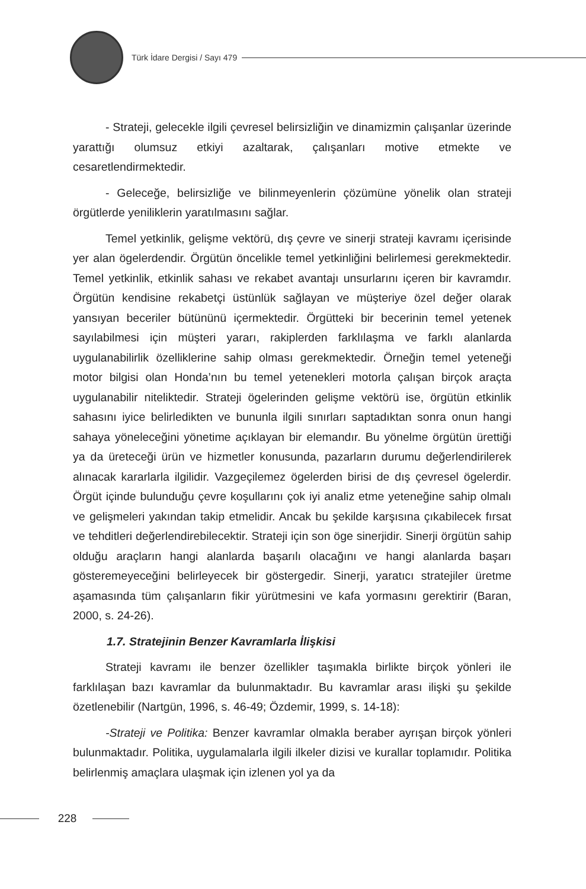Türk İdare Dergisi / Sayı 479
- Strateji, gelecekle ilgili çevresel belirsizliğin ve dinamizmin çalışanlar üzerinde yarattığı olumsuz etkiyi azaltarak, çalışanları motive etmekte ve cesaretlendirmektedir.
- Geleceğe, belirsizliğe ve bilinmeyenlerin çözümüne yönelik olan strateji örgütlerde yeniliklerin yaratılmasını sağlar.
Temel yetkinlik, gelişme vektörü, dış çevre ve sinerji strateji kavramı içerisinde yer alan ögelerdendir. Örgütün öncelikle temel yetkinliğini belirlemesi gerekmektedir. Temel yetkinlik, etkinlik sahası ve rekabet avantajı unsurlarını içeren bir kavramdır. Örgütün kendisine rekabetçi üstünlük sağlayan ve müşteriye özel değer olarak yansıyan beceriler bütününü içermektedir. Örgütteki bir becerinin temel yetenek sayılabilmesi için müşteri yararı, rakiplerden farklılaşma ve farklı alanlarda uygulanabilirlik özelliklerine sahip olması gerekmektedir. Örneğin temel yeteneği motor bilgisi olan Honda’nın bu temel yetenekleri motorla çalışan birçok araçta uygulanabilir niteliktedir. Strateji ögelerinden gelişme vektörü ise, örgütün etkinlik sahasını iyice belirledikten ve bununla ilgili sınırları saptadıktan sonra onun hangi sahaya yöneleceğini yönetime açıklayan bir elemandır. Bu yönelme örgütün ürettiği ya da üreteceği ürün ve hizmetler konusunda, pazarların durumu değerlendirilerek alınacak kararlarla ilgilidir. Vazgeçilemez ögelerden birisi de dış çevresel ögelerdir. Örgüt içinde bulunduğu çevre koşullarını çok iyi analiz etme yeteneğine sahip olmalı ve gelişmeleri yakından takip etmelidir. Ancak bu şekilde karşısına çıkabilecek fırsat ve tehditleri değerlendirebilecektir. Strateji için son öge sinerjidir. Sinerji örgütün sahip olduğu araçların hangi alanlarda başarılı olacağını ve hangi alanlarda başarı gösteremeyeceğini belirleyecek bir göstergedir. Sinerji, yaratıcı stratejiler üretme aşamasında tüm çalışanların fikir yürütmesini ve kafa yormasını gerektirir (Baran, 2000, s. 24-26).
1.7. Stratejinin Benzer Kavramlarla İlişkisi
Strateji kavramı ile benzer özellikler taşımakla birlikte birçok yönleri ile farklılaşan bazı kavramlar da bulunmaktadır. Bu kavramlar arası ilişki şu şekilde özetlenebilir (Nartgün, 1996, s. 46-49; Özdemir, 1999, s. 14-18):
-Strateji ve Politika: Benzer kavramlar olmakla beraber ayrışan birçok yönleri bulunmaktadır. Politika, uygulamalarla ilgili ilkeler dizisi ve kurallar toplamıdır. Politika belirlenmiş amaçlara ulaşmak için izlenen yol ya da
228